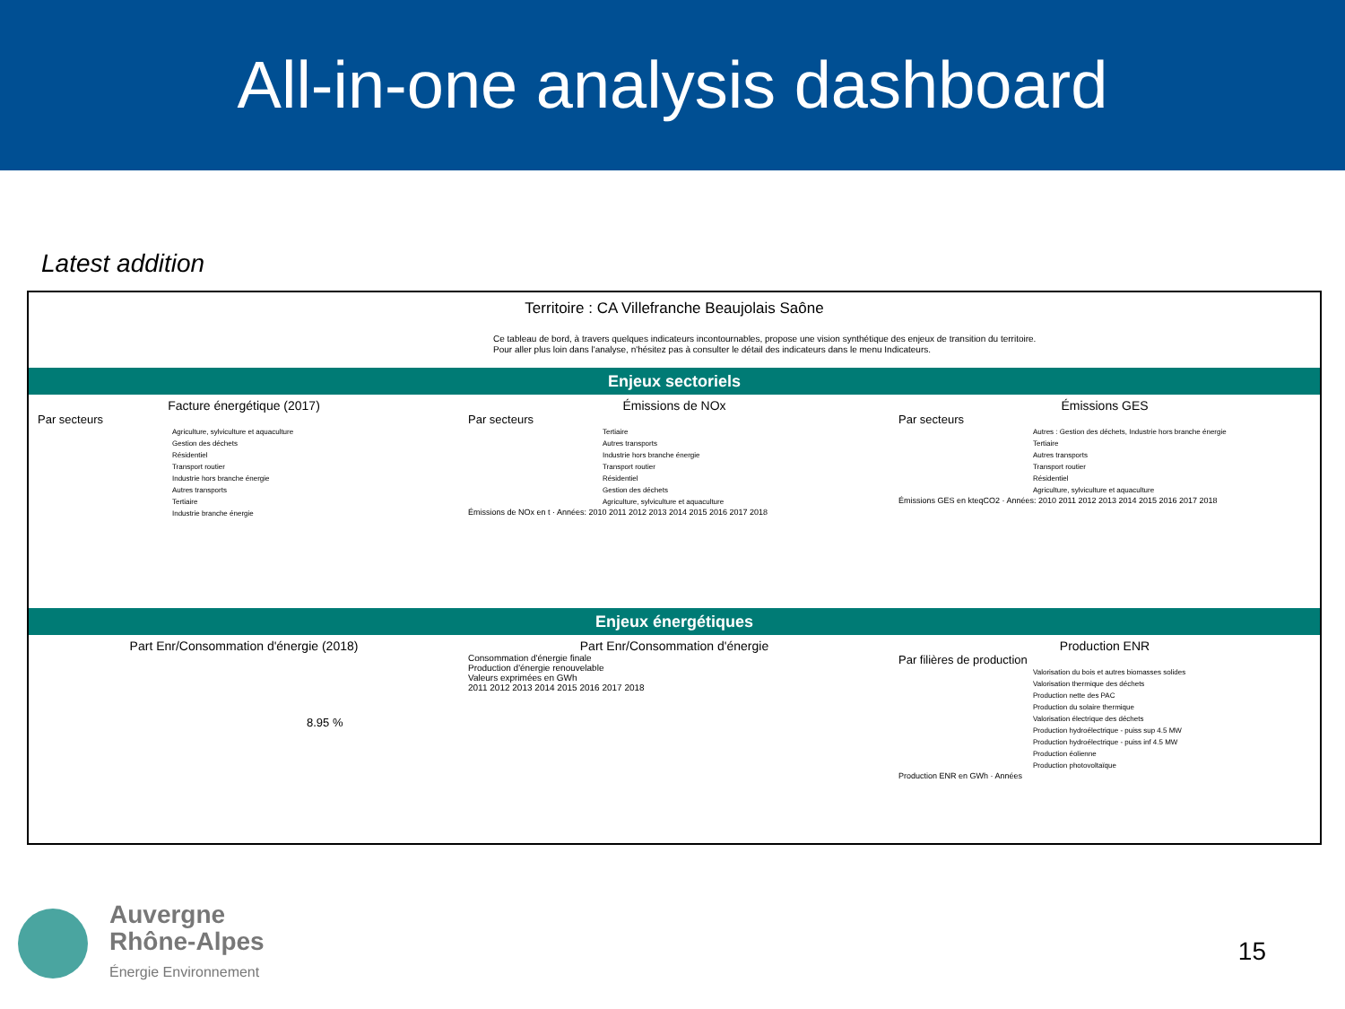All-in-one analysis dashboard
Latest addition
Territoire : CA Villefranche Beaujolais Saône
Ce tableau de bord, à travers quelques indicateurs incontournables, propose une vision synthétique des enjeux de transition du territoire.
Pour aller plus loin dans l'analyse, n'hésitez pas à consulter le détail des indicateurs dans le menu Indicateurs.
Enjeux sectoriels
Facture énergétique (2017)
Par secteurs
Agriculture, sylviculture et aquaculture
Gestion des déchets
Résidentiel
Transport routier
Industrie hors branche énergie
Autres transports
Tertiaire
Industrie branche énergie
Émissions de NOx
Par secteurs
Tertiaire
Autres transports
Industrie hors branche énergie
Transport routier
Résidentiel
Gestion des déchets
Agriculture, sylviculture et aquaculture
Émissions de NOx en t · Années: 2010 2011 2012 2013 2014 2015 2016 2017 2018
Émissions GES
Par secteurs
Autres : Gestion des déchets, Industrie hors branche énergie
Tertiaire
Autres transports
Transport routier
Résidentiel
Agriculture, sylviculture et aquaculture
Émissions GES en kteqCO2 · Années: 2010 2011 2012 2013 2014 2015 2016 2017 2018
Enjeux énergétiques
Part Enr/Consommation d'énergie (2018)
8.95 %
Part Enr/Consommation d'énergie
Consommation d'énergie finale
Production d'énergie renouvelable
Valeurs exprimées en GWh
2011 2012 2013 2014 2015 2016 2017 2018
Production ENR
Par filières de production
Valorisation du bois et autres biomasses solides
Valorisation thermique des déchets
Production nette des PAC
Production du solaire thermique
Valorisation électrique des déchets
Production hydroélectrique - puiss sup 4.5 MW
Production hydroélectrique - puiss inf 4.5 MW
Production éolienne
Production photovoltaïque
Production ENR en GWh · Années
Auvergne
Rhône-Alpes
Énergie Environnement
15